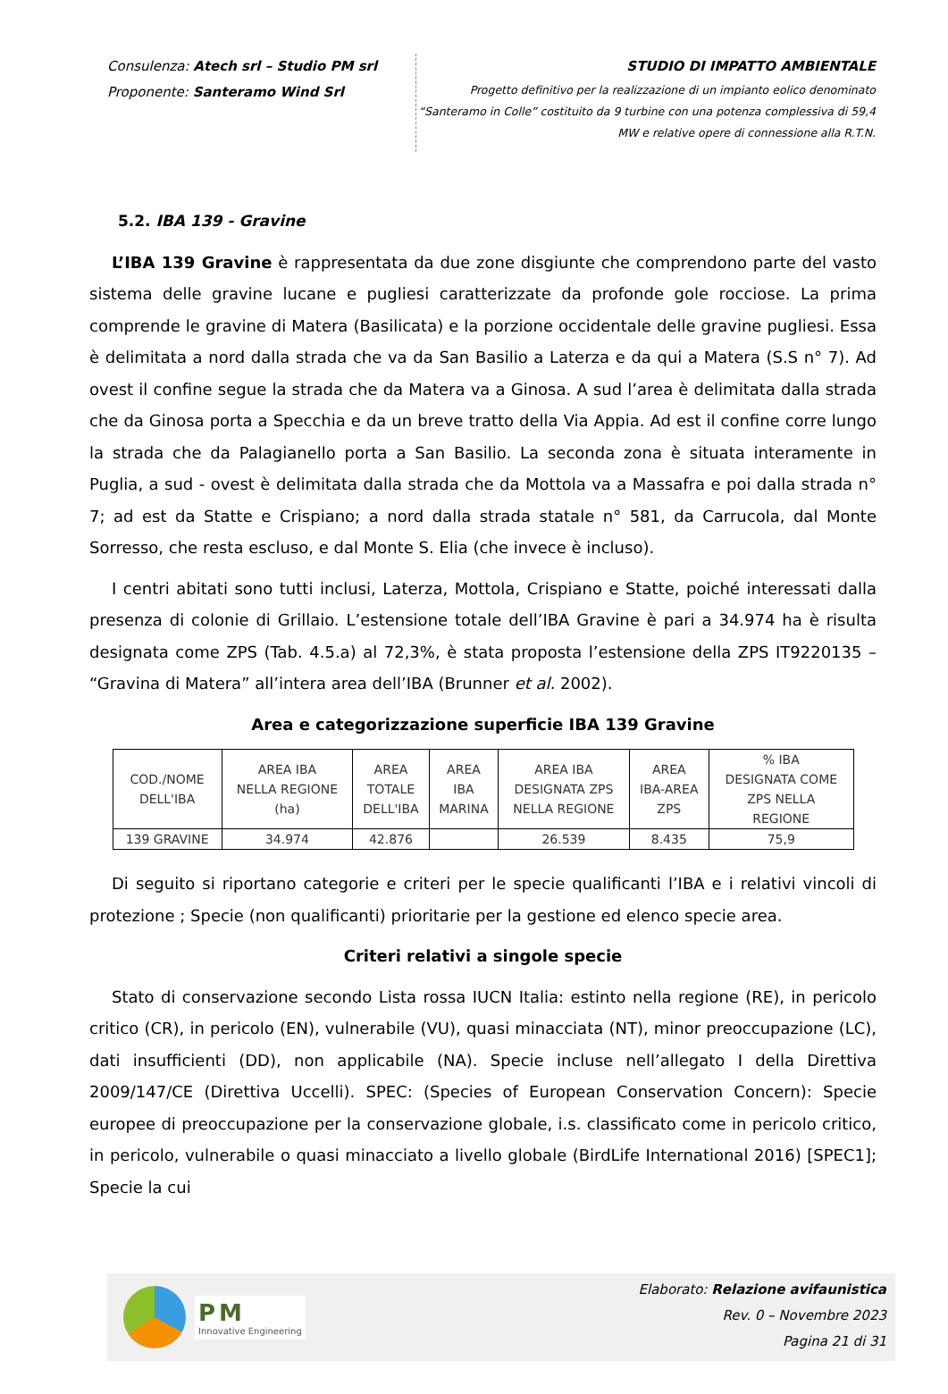Consulenza: Atech srl – Studio PM srl
Proponente: Santeramo Wind Srl
STUDIO DI IMPATTO AMBIENTALE
Progetto definitivo per la realizzazione di un impianto eolico denominato
“Santeramo in Colle” costituito da 9 turbine con una potenza complessiva di 59,4
MW e relative opere di connessione alla R.T.N.
5.2. IBA 139 - Gravine
L’IBA 139 Gravine è rappresentata da due zone disgiunte che comprendono parte del vasto sistema delle gravine lucane e pugliesi caratterizzate da profonde gole rocciose. La prima comprende le gravine di Matera (Basilicata) e la porzione occidentale delle gravine pugliesi. Essa è delimitata a nord dalla strada che va da San Basilio a Laterza e da qui a Matera (S.S n° 7). Ad ovest il confine segue la strada che da Matera va a Ginosa. A sud l’area è delimitata dalla strada che da Ginosa porta a Specchia e da un breve tratto della Via Appia. Ad est il confine corre lungo la strada che da Palagianello porta a San Basilio. La seconda zona è situata interamente in Puglia, a sud - ovest è delimitata dalla strada che da Mottola va a Massafra e poi dalla strada n° 7; ad est da Statte e Crispiano; a nord dalla strada statale n° 581, da Carrucola, dal Monte Sorresso, che resta escluso, e dal Monte S. Elia (che invece è incluso).
I centri abitati sono tutti inclusi, Laterza, Mottola, Crispiano e Statte, poiché interessati dalla presenza di colonie di Grillaio. L’estensione totale dell’IBA Gravine è pari a 34.974 ha è risulta designata come ZPS (Tab. 4.5.a) al 72,3%, è stata proposta l’estensione della ZPS IT9220135 – “Gravina di Matera” all’intera area dell’IBA (Brunner et al. 2002).
Area e categorizzazione superficie IBA 139 Gravine
| COD./NOME DELL'IBA | AREA IBA NELLA REGIONE (ha) | AREA TOTALE DELL'IBA | AREA IBA MARINA | AREA IBA DESIGNATA ZPS NELLA REGIONE | AREA IBA-AREA ZPS | % IBA DESIGNATA COME ZPS NELLA REGIONE |
| --- | --- | --- | --- | --- | --- | --- |
| 139 GRAVINE | 34.974 | 42.876 | | 26.539 | 8.435 | 75,9 |
Di seguito si riportano categorie e criteri per le specie qualificanti l’IBA e i relativi vincoli di protezione ; Specie (non qualificanti) prioritarie per la gestione ed elenco specie area.
Criteri relativi a singole specie
Stato di conservazione secondo Lista rossa IUCN Italia: estinto nella regione (RE), in pericolo critico (CR), in pericolo (EN), vulnerabile (VU), quasi minacciata (NT), minor preoccupazione (LC), dati insufficienti (DD), non applicabile (NA). Specie incluse nell’allegato I della Direttiva 2009/147/CE (Direttiva Uccelli). SPEC: (Species of European Conservation Concern): Specie europee di preoccupazione per la conservazione globale, i.s. classificato come in pericolo critico, in pericolo, vulnerabile o quasi minacciato a livello globale (BirdLife International 2016) [SPEC1]; Specie la cui
PM
Innovative Engineering
Elaborato: Relazione avifaunistica
Rev. 0 – Novembre 2023
Pagina 21 di 31